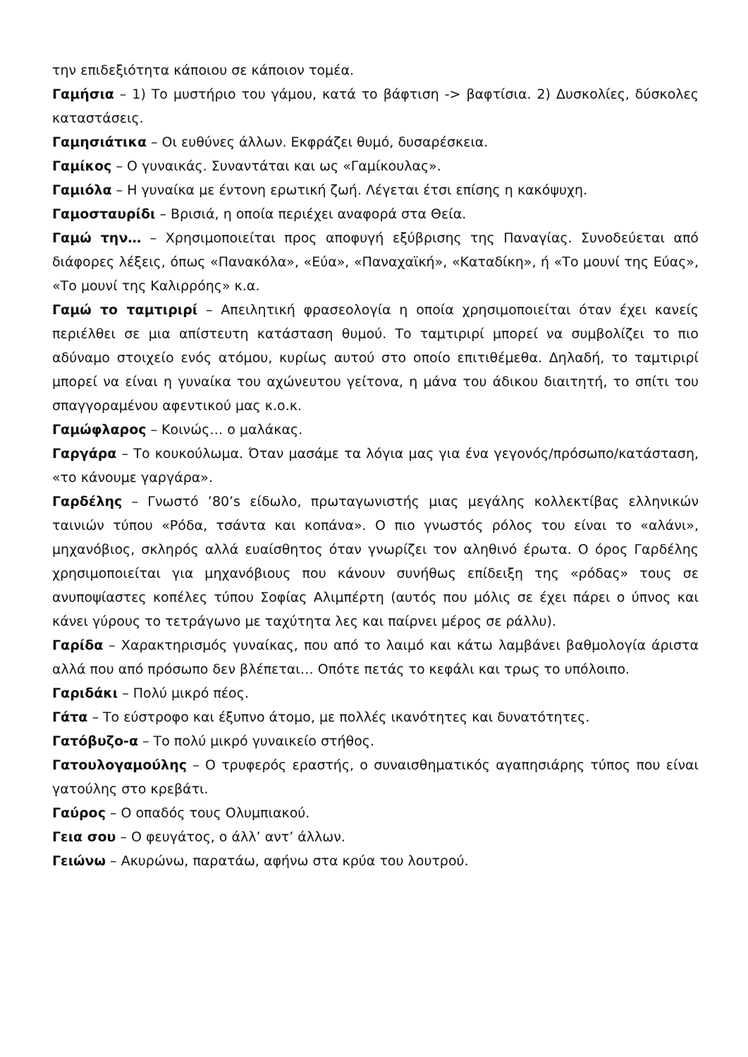την επιδεξιότητα κάποιου σε κάποιον τομέα.
Γαμήσια – 1) Το μυστήριο του γάμου, κατά το βάφτιση -> βαφτίσια. 2) Δυσκολίες, δύσκολες καταστάσεις.
Γαμησιάτικα – Οι ευθύνες άλλων. Εκφράζει θυμό, δυσαρέσκεια.
Γαμίκος – Ο γυναικάς. Συναντάται και ως «Γαμίκουλας».
Γαμιόλα – Η γυναίκα με έντονη ερωτική ζωή. Λέγεται έτσι επίσης η κακόψυχη.
Γαμοσταυρίδι – Βρισιά, η οποία περιέχει αναφορά στα Θεία.
Γαμώ την… – Χρησιμοποιείται προς αποφυγή εξύβρισης της Παναγίας. Συνοδεύεται από διάφορες λέξεις, όπως «Πανακόλα», «Εύα», «Παναχαϊκή», «Καταδίκη», ή «Το μουνί της Εύας», «Το μουνί της Καλιρρόης» κ.α.
Γαμώ το ταμτιριρί – Απειλητική φρασεολογία η οποία χρησιμοποιείται όταν έχει κανείς περιέλθει σε μια απίστευτη κατάσταση θυμού. Το ταμτιριρί μπορεί να συμβολίζει το πιο αδύναμο στοιχείο ενός ατόμου, κυρίως αυτού στο οποίο επιτιθέμεθα. Δηλαδή, το ταμτιριρί μπορεί να είναι η γυναίκα του αχώνευτου γείτονα, η μάνα του άδικου διαιτητή, το σπίτι του σπαγγοραμένου αφεντικού μας κ.ο.κ.
Γαμώφλαρος – Κοινώς… ο μαλάκας.
Γαργάρα – Το κουκούλωμα. Όταν μασάμε τα λόγια μας για ένα γεγονός/πρόσωπο/κατάσταση, «το κάνουμε γαργάρα».
Γαρδέλης – Γνωστό ’80’s είδωλο, πρωταγωνιστής μιας μεγάλης κολλεκτίβας ελληνικών ταινιών τύπου «Ρόδα, τσάντα και κοπάνα». Ο πιο γνωστός ρόλος του είναι το «αλάνι», μηχανόβιος, σκληρός αλλά ευαίσθητος όταν γνωρίζει τον αληθινό έρωτα. Ο όρος Γαρδέλης χρησιμοποιείται για μηχανόβιους που κάνουν συνήθως επίδειξη της «ρόδας» τους σε ανυποψίαστες κοπέλες τύπου Σοφίας Αλιμπέρτη (αυτός που μόλις σε έχει πάρει ο ύπνος και κάνει γύρους το τετράγωνο με ταχύτητα λες και παίρνει μέρος σε ράλλυ).
Γαρίδα – Χαρακτηρισμός γυναίκας, που από το λαιμό και κάτω λαμβάνει βαθμολογία άριστα αλλά που από πρόσωπο δεν βλέπεται… Οπότε πετάς το κεφάλι και τρως το υπόλοιπο.
Γαριδάκι – Πολύ μικρό πέος.
Γάτα – Το εύστροφο και έξυπνο άτομο, με πολλές ικανότητες και δυνατότητες.
Γατόβυζο-α – Το πολύ μικρό γυναικείο στήθος.
Γατουλογαμούλης – Ο τρυφερός εραστής, ο συναισθηματικός αγαπησιάρης τύπος που είναι γατούλης στο κρεβάτι.
Γαύρος – Ο οπαδός τους Ολυμπιακού.
Γεια σου – Ο φευγάτος, ο άλλ’ αντ’ άλλων.
Γειώνω – Ακυρώνω, παρατάω, αφήνω στα κρύα του λουτρού.